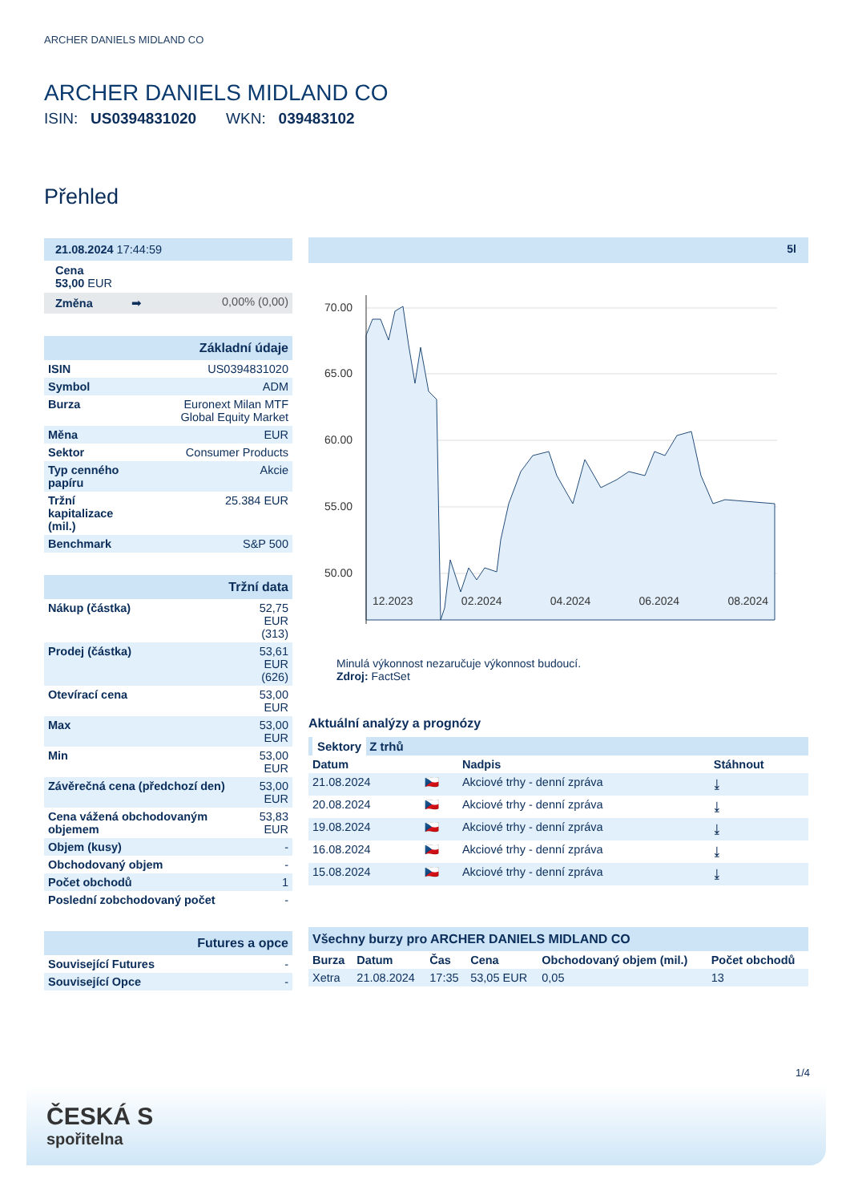ARCHER DANIELS MIDLAND CO
ARCHER DANIELS MIDLAND CO
ISIN: US0394831020 WKN: 039483102
Přehled
| 21.08.2024 17:44:59 | |
| Cena 53,00 EUR | |
| Změna ➡ | 0,00% (0,00) |
| Základní údaje | |
| ISIN | US0394831020 |
| Symbol | ADM |
| Burza | Euronext Milan MTF Global Equity Market |
| Měna | EUR |
| Sektor | Consumer Products |
| Typ cenného papíru | Akcie |
| Tržní kapitalizace (mil.) | 25.384 EUR |
| Benchmark | S&P 500 |
| Tržní data | |
| Nákup (částka) | 52,75 EUR (313) |
| Prodej (částka) | 53,61 EUR (626) |
| Otevírací cena | 53,00 EUR |
| Max | 53,00 EUR |
| Min | 53,00 EUR |
| Závěrečná cena (předchozí den) | 53,00 EUR |
| Cena vážená obchodovaným objemem | 53,83 EUR |
| Objem (kusy) | - |
| Obchodovaný objem | - |
| Počet obchodů | 1 |
| Poslední zobchodovaný počet | - |
| Futures a opce | |
| Související Futures | - |
| Související Opce | - |
5l
70.00
65.00
60.00
55.00
50.00
12.2023 02.2024 04.2024 06.2024 08.2024
Minulá výkonnost nezaručuje výkonnost budoucí.
Zdroj: FactSet
Aktuální analýzy a prognózy
| Sektory Z trhů | | | |
| Datum | | Nadpis | Stáhnout |
| 21.08.2024 | 🇨🇿 | Akciové trhy - denní zpráva | ⤓ |
| 20.08.2024 | 🇨🇿 | Akciové trhy - denní zpráva | ⤓ |
| 19.08.2024 | 🇨🇿 | Akciové trhy - denní zpráva | ⤓ |
| 16.08.2024 | 🇨🇿 | Akciové trhy - denní zpráva | ⤓ |
| 15.08.2024 | 🇨🇿 | Akciové trhy - denní zpráva | ⤓ |
| Všechny burzy pro ARCHER DANIELS MIDLAND CO | | | | | |
| Burza | Datum | Čas | Cena | Obchodovaný objem (mil.) | Počet obchodů |
| Xetra | 21.08.2024 | 17:35 | 53,05 EUR | 0,05 | 13 |
1/4
ČESKÁ S
spořitelna